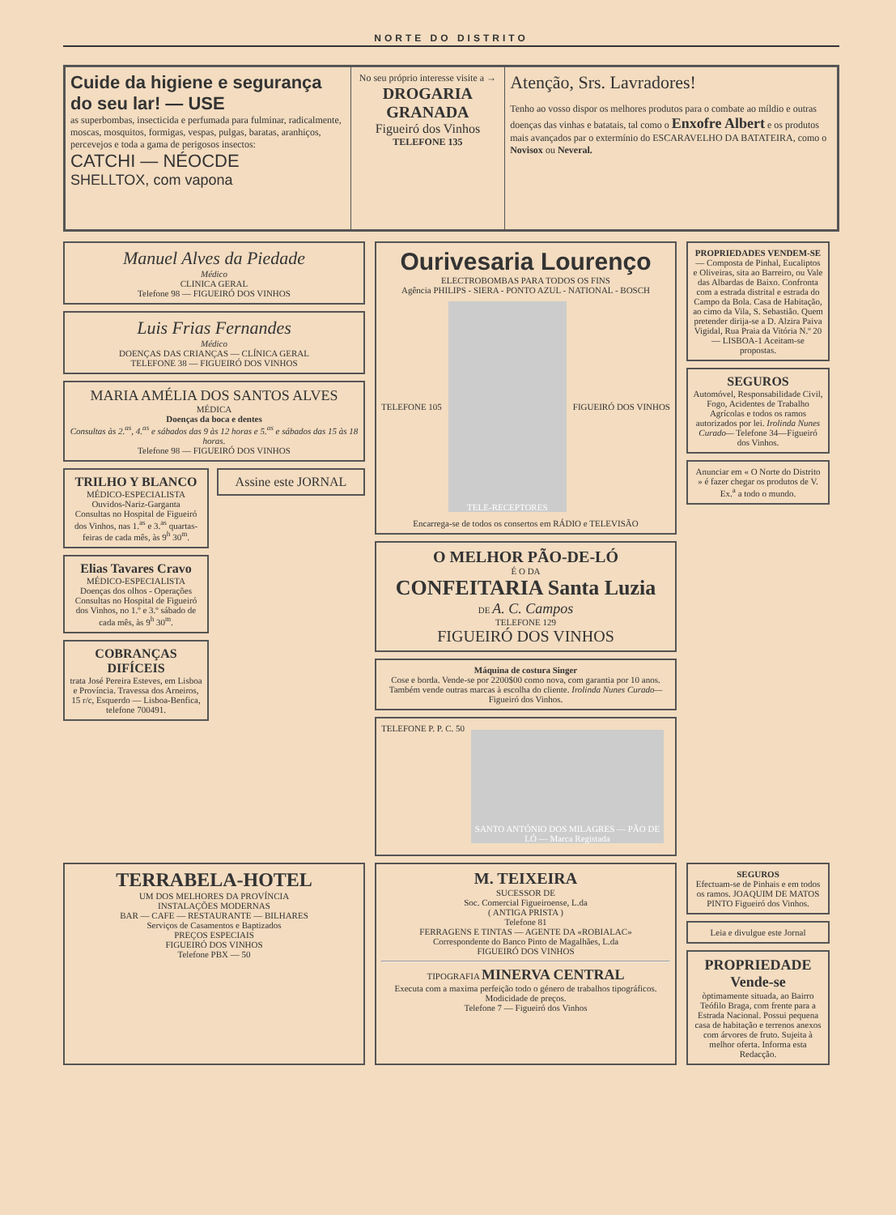NORTE DO DISTRITO
Cuide da higiene e segurança do seu lar! — USE
as superbombas, insecticida e perfumada para fulminar, radicalmente, moscas, mosquitos, formigas, vespas, pulgas, baratas, aranhiços, percevejos e toda a gama de perigosos insectos:
CATCHI — NÉOCDE
SHELLTOX, com vapona
No seu próprio interesse visite a → DROGARIA GRANADA
Figueiró dos Vinhos
TELEFONE 135
Atenção, Srs. Lavradores!
Tenho ao vosso dispor os melhores produtos para o combate ao míldio e outras doenças das vinhas e batatais, tal como o Enxofre Albert e os produtos mais avançados par o extermínio do ESCARAVELHO DA BATATEIRA, como o Novisox ou Neveral.
Manuel Alves da Piedade
Médico
CLINICA GERAL
Telefone 98 — FIGUEIRÓ DOS VINHOS
Luis Frias Fernandes
Médico
DOENÇAS DAS CRIANÇAS — CLÍNICA GERAL
TELEFONE 38 — FIGUEIRÓ DOS VINHOS
MARIA AMÉLIA DOS SANTOS ALVES
MÉDICA
Doenças da boca e dentes
Consultas às 2.<sup>as</sup>, 4.<sup>as</sup> e sábados das 9 às 12 horas e 5.<sup>as</sup> e sábados das 15 às 18 horas.
Telefone 98 — FIGUEIRÓ DOS VINHOS
TRILHO Y BLANCO
MÉDICO-ESPECIALISTA
Ouvidos-Nariz-Garganta
Consultas no Hospital de Figueiró dos Vinhos, nas 1.<sup>as</sup> e 3.<sup>as</sup> quartas-feiras de cada mês, às 9<sup>h</sup> 30<sup>m</sup>.
Elias Tavares Cravo
MÉDICO-ESPECIALISTA
Doenças dos olhos - Operações
Consultas no Hospital de Figueiró dos Vinhos, no 1.º e 3.º sábado de cada mês, às 9<sup>h</sup> 30<sup>m</sup>.
COBRANÇAS DIFÍCEIS
trata José Pereira Esteves, em Lisboa e Província. Travessa dos Arneiros, 15 r/c, Esquerdo — Lisboa-Benfica, telefone 700491.
Assine este JORNAL
Ourivesaria Lourenço
ELECTROBOMBAS PARA TODOS OS FINS
Agência PHILIPS - SIERA - PONTO AZUL - NATIONAL - BOSCH
TELEFONE 105
TELE-RECEPTORES
FIGUEIRÓ DOS VINHOS
Encarrega-se de todos os consertos em RÁDIO e TELEVISÃO
O MELHOR PÃO-DE-LÓ
É O DA
CONFEITARIA Santa Luzia
DE A. C. Campos
TELEFONE 129
FIGUEIRÓ DOS VINHOS
Máquina de costura Singer
Cose e borda. Vende-se por 2200$00 como nova, com garantia por 10 anos. Também vende outras marcas à escolha do cliente. Irolinda Nunes Curado— Figueiró dos Vinhos.
TELEFONE P. P. C. 50
SANTO ANTÓNIO DOS MILAGRES — PÃO DE LÓ — Marca Registada
PROPRIEDADES VENDEM-SE
— Composta de Pinhal, Eucaliptos e Oliveiras, sita ao Barreiro, ou Vale das Albardas de Baixo. Confronta com a estrada distrital e estrada do Campo da Bola. Casa de Habitação, ao cimo da Vila, S. Sebastião. Quem pretender dirija-se a D. Alzira Paiva Vigidal, Rua Praia da Vitória N.º 20 — LISBOA-1 Aceitam-se propostas.
SEGUROS
Automóvel, Responsabilidade Civil, Fogo, Acidentes de Trabalho Agrícolas e todos os ramos autorizados por lei. Irolinda Nunes Curado— Telefone 34—Figueiró dos Vinhos.
Anunciar em « O Norte do Distrito » é fazer chegar os produtos de V. Ex.<sup>a</sup> a todo o mundo.
TERRABELA-HOTEL
UM DOS MELHORES DA PROVÍNCIA
INSTALAÇÕES MODERNAS
BAR — CAFE — RESTAURANTE — BILHARES
Serviços de Casamentos e Baptizados
PREÇOS ESPECIAIS
FIGUEIRÓ DOS VINHOS
Telefone PBX — 50
M. TEIXEIRA
SUCESSOR DE
Soc. Comercial Figueiroense, L.da
( ANTIGA PRISTA )
Telefone 81
FERRAGENS E TINTAS — AGENTE DA «ROBIALAC»
Correspondente do Banco Pinto de Magalhães, L.da
FIGUEIRÓ DOS VINHOS
TIPOGRAFIA MINERVA CENTRAL
Executa com a maxima perfeição todo o género de trabalhos tipográficos. Modicidade de preços.
Telefone 7 — Figueiró dos Vinhos
SEGUROS
Efectuam-se de Pinhais e em todos os ramos. JOAQUIM DE MATOS PINTO Figueiró dos Vinhos.
Leia e divulgue este Jornal
PROPRIEDADE Vende-se
òptimamente situada, ao Bairro Teófilo Braga, com frente para a Estrada Nacional. Possui pequena casa de habitação e terrenos anexos com árvores de fruto. Sujeita à melhor oferta. Informa esta Redacção.